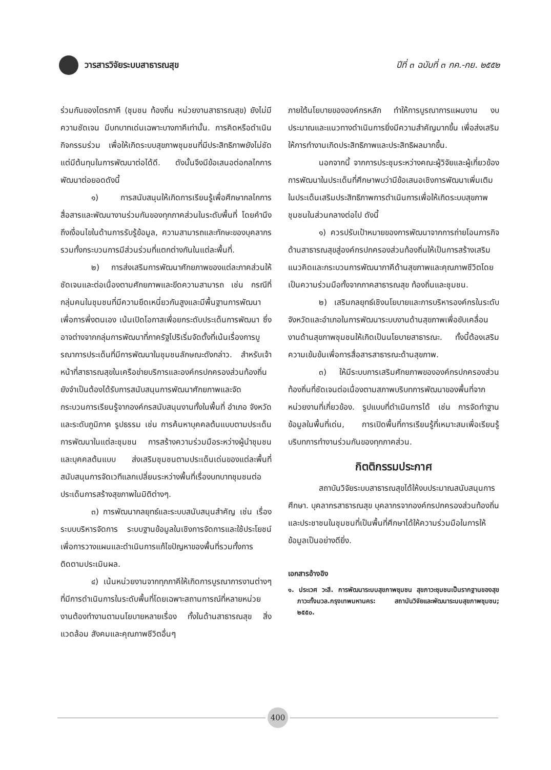วารสารวิจัยระบบสาธารณสุข ปีที่ ๓ ฉบับที่ ๓ กค.-กย. ๒๕๕๒
ร่วมกันของไตรภาคี (ชุมชน ท้องถิ่น หน่วยงานสาธารณสุข) ยังไม่มีความชัดเจน มีบทบาทเด่นเฉพาะบางภาคีเท่านั้น. การคิดหรือดำเนินกิจกรรมร่วม เพื่อให้เกิดระบบสุขภาพชุมชนที่มีประสิทธิภาพยังไม่ชัด แต่มีต้นทุนในการพัฒนาต่อได้ดี. ดังนั้นจึงมีข้อเสนอต่อกลไกการพัฒนาต่อยอดดังนี้
๑) การสนับสนุนให้เกิดการเรียนรู้เพื่อศึกษากลไกการสื่อสารและพัฒนางานร่วมกันของทุกภาคส่วนในระดับพื้นที่ โดยคำนึงถึงเงื่อนไขในด้านการรับรู้ข้อมูล, ความสามารถและทักษะของบุคลากร รวมทั้งกระบวนการมีส่วนร่วมที่แตกต่างกันในแต่ละพื้นที่.
๒) การส่งเสริมการพัฒนาศักยภาพของแต่ละภาคส่วนให้ชัดเจนและต่อเนื่องตามศักยภาพและขีดความสามารถ เช่น กรณีที่กลุ่มคนในชุมชนที่มีความยึดเหนี่ยวกันสูงและมีพื้นฐานการพัฒนาเพื่อการพึ่งตนเอง เน้นเปิดโอกาสเพื่อยกระดับประเด็นการพัฒนา ซึ่งอาจต่างจากกลุ่มการพัฒนาที่ภาครัฐไปริเริ่มจัดตั้งที่เน้นเรื่องการบูรณาการประเด็นที่มีการพัฒนาในชุมชนลักษณะดังกล่าว. สำหรับเจ้าหน้าที่สาธารณสุขในเครือข่ายบริการและองค์กรปกครองส่วนท้องถิ่นยังจำเป็นต้องได้รับการสนับสนุนการพัฒนาศักยภาพและจัดกระบวนการเรียนรู้จากองค์กรสนับสนุนงานทั้งในพื้นที่ อำเภอ จังหวัดและระดับภูมิภาค รูปธรรม เช่น การค้นหาบุคคลต้นแบบตามประเด็นการพัฒนาในแต่ละชุมชน การสร้างความร่วมมือระหว่างผู้นำชุมชนและบุคคลต้นแบบ ส่งเสริมชุมชนตามประเด็นเด่นของแต่ละพื้นที่ สนับสนุนการจัดเวทีแลกเปลี่ยนระหว่างพื้นที่เรื่องบทบาทชุมชนต่อประเด็นการสร้างสุขภาพในมิติต่างๆ.
๓) การพัฒนากลยุทธ์และระบบสนับสนุนสำคัญ เช่น เรื่อง ระบบบริหารจัดการ ระบบฐานข้อมูลในเชิงการจัดการและใช้ประโยชน์เพื่อการวางแผนและดำเนินการแก้ไขปัญหาของพื้นที่รวมทั้งการติดตามประเมินผล.
๔) เน้นหน่วยงานจากทุกภาคีให้เกิดการบูรณาการงานต่างๆที่มีการดำเนินการในระดับพื้นที่โดยเฉพาะสถานการณ์ที่หลายหน่วยงานต้องทำงานตามนโยบายหลายเรื่อง ทั้งในด้านสาธารณสุข สิ่งแวดล้อม สังคมและคุณภาพชีวิตอื่นๆ
ภายใต้นโยบายขององค์กรหลัก ทำให้การบูรณาการแผนงาน งบประมาณและแนวทางดำเนินการยิ่งมีความสำคัญมากขึ้น เพื่อส่งเสริมให้การทำงานเกิดประสิทธิภาพและประสิทธิผลมากขึ้น.
นอกจากนี้ จากการประชุมระหว่างคณะผู้วิจัยและผู้เกี่ยวข้องการพัฒนาในประเด็นที่ศึกษาพบว่ามีข้อเสนอเชิงการพัฒนาเพิ่มเติมในประเด็นเสริมประสิทธิภาพการดำเนินการเพื่อให้เกิดระบบสุขภาพชุมชนในส่วนกลางต่อไป ดังนี้
๑) ควรปรับเป้าหมายของการพัฒนาจากการถ่ายโอนภารกิจด้านสาธารณสุขสู่องค์กรปกครองส่วนท้องถิ่นให้เป็นการสร้างเสริมแนวคิดและกระบวนการพัฒนาภาคีด้านสุขภาพและคุณภาพชีวิตโดยเป็นความร่วมมือทั้งจากภาคสาธารณสุข ท้องถิ่นและชุมชน.
๒) เสริมกลยุทธ์เชิงนโยบายและการบริหารองค์กรในระดับจังหวัดและอำเภอในการพัฒนาระบบงานด้านสุขภาพเพื่อขับเคลื่อนงานด้านสุขภาพชุมชนให้เกิดเป็นนโยบายสาธารณะ. ทั้งนี้ต้องเสริมความเข้มข้นเพื่อการสื่อสารสาธารณะด้านสุขภาพ.
๓) ให้มีระบบการเสริมศักยภาพขององค์กรปกครองส่วนท้องถิ่นที่ชัดเจนต่อเนื่องตามสภาพบริบทการพัฒนาของพื้นที่จากหน่วยงานที่เกี่ยวข้อง. รูปแบบที่ดำเนินการได้ เช่น การจัดทำฐานข้อมูลในพื้นที่เด่น, การเปิดพื้นที่การเรียนรู้ที่เหมาะสมเพื่อเรียนรู้บริบทการทำงานร่วมกันของทุกภาคส่วน.
กิตติกรรมประกาศ
สถาบันวิจัยระบบสาธารณสุขได้ให้งบประมาณสนับสนุนการศึกษา. บุคลากรสาธารณสุข บุคลากรจากองค์กรปกครองส่วนท้องถิ่น และประชาชนในชุมชนที่เป็นพื้นที่ศึกษาได้ให้ความร่วมมือในการให้ข้อมูลเป็นอย่างดียิ่ง.
เอกสารอ้างอิง
๑. ประเวศ วะสี. การพัฒนาระบบสุขภาพชุมชน สุขภาวะชุมชนเป็นรากฐานของสุขภาวะทั้งมวล.กรุงเทพมหานคร: สถาบันวิจัยและพัฒนาระบบสุขภาพชุมชน; ๒๕๕๐.
400